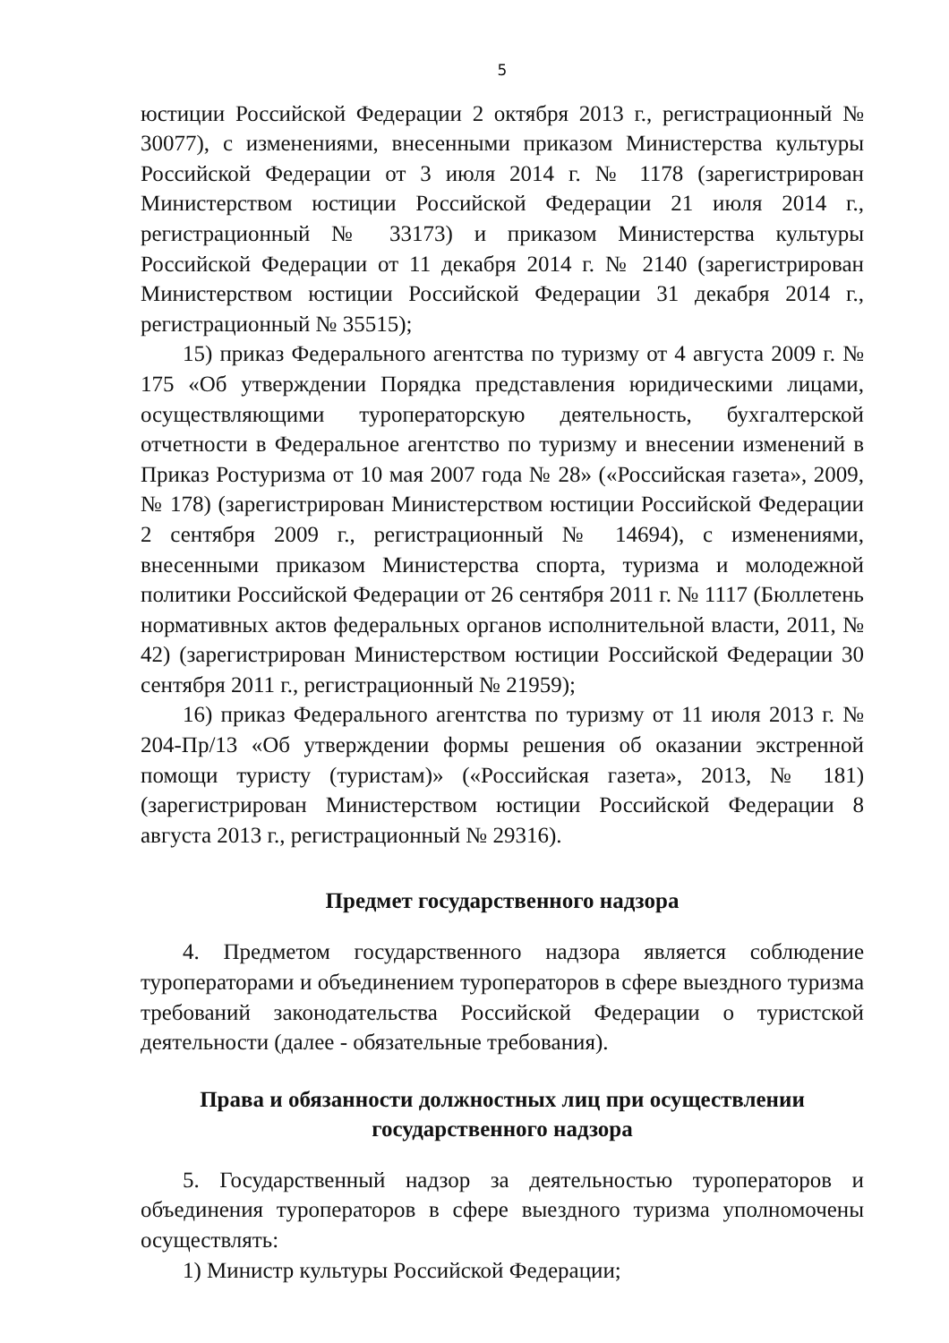5
юстиции Российской Федерации 2 октября 2013 г., регистрационный № 30077), с изменениями, внесенными приказом Министерства культуры Российской Федерации от 3 июля 2014 г. № 1178 (зарегистрирован Министерством юстиции Российской Федерации 21 июля 2014 г., регистрационный № 33173) и приказом Министерства культуры Российской Федерации от 11 декабря 2014 г. № 2140 (зарегистрирован Министерством юстиции Российской Федерации 31 декабря 2014 г., регистрационный № 35515);
15) приказ Федерального агентства по туризму от 4 августа 2009 г. № 175 «Об утверждении Порядка представления юридическими лицами, осуществляющими туроператорскую деятельность, бухгалтерской отчетности в Федеральное агентство по туризму и внесении изменений в Приказ Ростуризма от 10 мая 2007 года № 28» («Российская газета», 2009, № 178) (зарегистрирован Министерством юстиции Российской Федерации 2 сентября 2009 г., регистрационный № 14694), с изменениями, внесенными приказом Министерства спорта, туризма и молодежной политики Российской Федерации от 26 сентября 2011 г. № 1117 (Бюллетень нормативных актов федеральных органов исполнительной власти, 2011, № 42) (зарегистрирован Министерством юстиции Российской Федерации 30 сентября 2011 г., регистрационный № 21959);
16) приказ Федерального агентства по туризму от 11 июля 2013 г. № 204-Пр/13 «Об утверждении формы решения об оказании экстренной помощи туристу (туристам)» («Российская газета», 2013, № 181) (зарегистрирован Министерством юстиции Российской Федерации 8 августа 2013 г., регистрационный № 29316).
Предмет государственного надзора
4. Предметом государственного надзора является соблюдение туроператорами и объединением туроператоров в сфере выездного туризма требований законодательства Российской Федерации о туристской деятельности (далее - обязательные требования).
Права и обязанности должностных лиц при осуществлении
государственного надзора
5. Государственный надзор за деятельностью туроператоров и объединения туроператоров в сфере выездного туризма уполномочены осуществлять:
1) Министр культуры Российской Федерации;